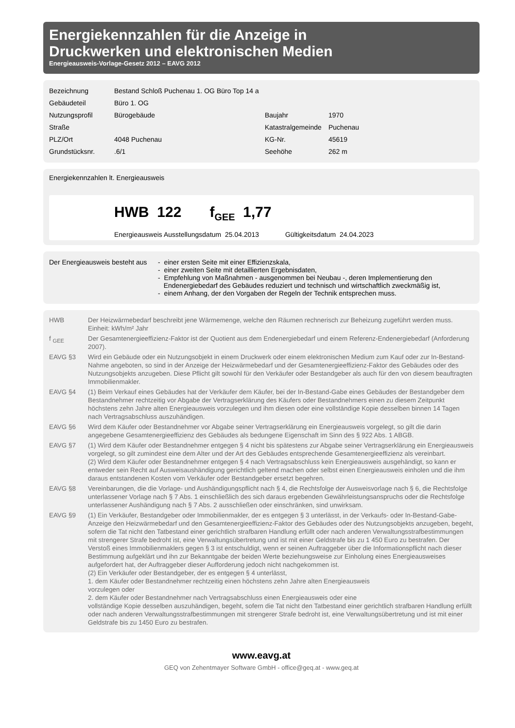Energiekennzahlen für die Anzeige in
Druckwerken und elektronischen Medien
Energieausweis-Vorlage-Gesetz 2012 – EAVG 2012
| Bezeichnung | Bestand Schloß Puchenau 1. OG Büro Top 14 a | | |
| Gebäudeteil | Büro 1. OG | | |
| Nutzungsprofil | Bürogebäude | Baujahr | 1970 |
| Straße | | Katastralgemeinde | Puchenau |
| PLZ/Ort | 4048 Puchenau | KG-Nr. | 45619 |
| Grundstücksnr. | .6/1 | Seehöhe | 262 m |
Energiekennzahlen lt. Energieausweis
HWB 122 f<sub>GEE</sub> 1,77
Energieausweis Ausstellungsdatum 25.04.2013 Gültigkeitsdatum 24.04.2023
| Der Energieausweis besteht aus | - einer ersten Seite mit einer Effizienzskala, - einer zweiten Seite mit detaillierten Ergebnisdaten, - Empfehlung von Maßnahmen - ausgenommen bei Neubau -, deren Implementierung den Endenergiebedarf des Gebäudes reduziert und technisch und wirtschaftlich zweckmäßig ist, - einem Anhang, der den Vorgaben der Regeln der Technik entsprechen muss. |
| HWB | Der Heizwärmebedarf beschreibt jene Wärmemenge, welche den Räumen rechnerisch zur Beheizung zugeführt werden muss. Einheit: kWh/m² Jahr |
| f <sub>GEE</sub> | Der Gesamtenergieeffizienz-Faktor ist der Quotient aus dem Endenergiebedarf und einem Referenz-Endenergiebedarf (Anforderung 2007). |
| EAVG §3 | Wird ein Gebäude oder ein Nutzungsobjekt in einem Druckwerk oder einem elektronischen Medium zum Kauf oder zur In-Bestand-Nahme angeboten, so sind in der Anzeige der Heizwärmebedarf und der Gesamtenergieeffizienz-Faktor des Gebäudes oder des Nutzungsobjekts anzugeben. Diese Pflicht gilt sowohl für den Verkäufer oder Bestandgeber als auch für den von diesem beauftragten Immobilienmakler. |
| EAVG §4 | (1) Beim Verkauf eines Gebäudes hat der Verkäufer dem Käufer, bei der In-Bestand-Gabe eines Gebäudes der Bestandgeber dem Bestandnehmer rechtzeitig vor Abgabe der Vertragserklärung des Käufers oder Bestandnehmers einen zu diesem Zeitpunkt höchstens zehn Jahre alten Energieausweis vorzulegen und ihm diesen oder eine vollständige Kopie desselben binnen 14 Tagen nach Vertragsabschluss auszuhändigen. |
| EAVG §6 | Wird dem Käufer oder Bestandnehmer vor Abgabe seiner Vertragserklärung ein Energieausweis vorgelegt, so gilt die darin angegebene Gesamtenergieeffizienz des Gebäudes als bedungene Eigenschaft im Sinn des § 922 Abs. 1 ABGB. |
| EAVG §7 | (1) Wird dem Käufer oder Bestandnehmer entgegen § 4 nicht bis spätestens zur Abgabe seiner Vertragserklärung ein Energieausweis vorgelegt, so gilt zumindest eine dem Alter und der Art des Gebäudes entsprechende Gesamtenergieeffizienz als vereinbart. (2) Wird dem Käufer oder Bestandnehmer entgegen § 4 nach Vertragsabschluss kein Energieausweis ausgehändigt, so kann er entweder sein Recht auf Ausweisaushändigung gerichtlich geltend machen oder selbst einen Energieausweis einholen und die ihm daraus entstandenen Kosten vom Verkäufer oder Bestandgeber ersetzt begehren. |
| EAVG §8 | Vereinbarungen, die die Vorlage- und Aushändigungspflicht nach § 4, die Rechtsfolge der Ausweisvorlage nach § 6, die Rechtsfolge unterlassener Vorlage nach § 7 Abs. 1 einschließlich des sich daraus ergebenden Gewährleistungsanspruchs oder die Rechtsfolge unterlassener Aushändigung nach § 7 Abs. 2 ausschließen oder einschränken, sind unwirksam. |
| EAVG §9 | (1) Ein Verkäufer, Bestandgeber oder Immobilienmakler, der es entgegen § 3 unterlässt, in der Verkaufs- oder In-Bestand-Gabe-Anzeige den Heizwärmebedarf und den Gesamtenergieeffizienz-Faktor des Gebäudes oder des Nutzungsobjekts anzugeben, begeht, sofern die Tat nicht den Tatbestand einer gerichtlich strafbaren Handlung erfüllt oder nach anderen Verwaltungsstrafbestimmungen mit strengerer Strafe bedroht ist, eine Verwaltungsübertretung und ist mit einer Geldstrafe bis zu 1 450 Euro zu bestrafen. Der Verstoß eines Immobilienmaklers gegen § 3 ist entschuldigt, wenn er seinen Auftraggeber über die Informationspflicht nach dieser Bestimmung aufgeklärt und ihn zur Bekanntgabe der beiden Werte beziehungsweise zur Einholung eines Energieausweises aufgefordert hat, der Auftraggeber dieser Aufforderung jedoch nicht nachgekommen ist. (2) Ein Verkäufer oder Bestandgeber, der es entgegen § 4 unterlässt, 1. dem Käufer oder Bestandnehmer rechtzeitig einen höchstens zehn Jahre alten Energieausweis vorzulegen oder 2. dem Käufer oder Bestandnehmer nach Vertragsabschluss einen Energieausweis oder eine vollständige Kopie desselben auszuhändigen, begeht, sofern die Tat nicht den Tatbestand einer gerichtlich strafbaren Handlung erfüllt oder nach anderen Verwaltungsstrafbestimmungen mit strengerer Strafe bedroht ist, eine Verwaltungsübertretung und ist mit einer Geldstrafe bis zu 1450 Euro zu bestrafen. |
www.eavg.at
GEQ von Zehentmayer Software GmbH - office@geq.at - www.geq.at